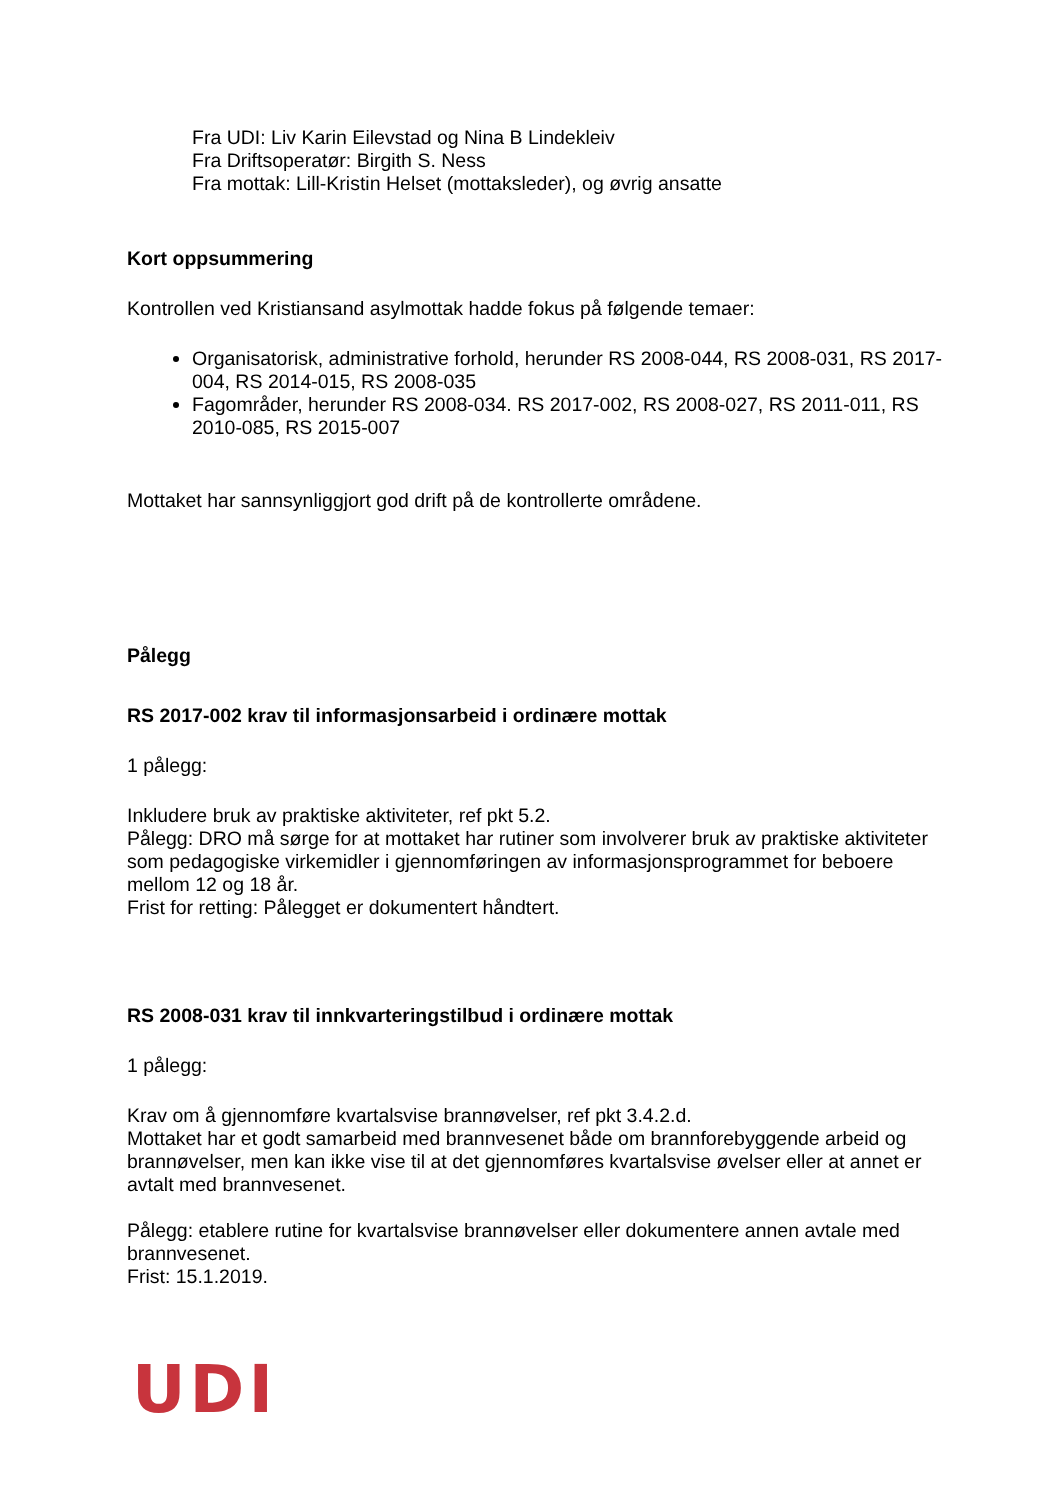Fra UDI: Liv Karin Eilevstad og Nina B Lindekleiv
Fra Driftsoperatør: Birgith S. Ness
Fra mottak: Lill-Kristin Helset (mottaksleder), og øvrig ansatte
Kort oppsummering
Kontrollen ved Kristiansand asylmottak hadde fokus på følgende temaer:
Organisatorisk, administrative forhold, herunder RS 2008-044, RS 2008-031, RS 2017-004, RS 2014-015, RS 2008-035
Fagområder, herunder RS 2008-034. RS 2017-002, RS 2008-027, RS 2011-011, RS 2010-085, RS 2015-007
Mottaket har sannsynliggjort god drift på de kontrollerte områdene.
Pålegg
RS 2017-002 krav til informasjonsarbeid i ordinære mottak
1 pålegg:
Inkludere bruk av praktiske aktiviteter, ref pkt 5.2.
Pålegg: DRO må sørge for at mottaket har rutiner som involverer bruk av praktiske aktiviteter som pedagogiske virkemidler i gjennomføringen av informasjonsprogrammet for beboere mellom 12 og 18 år.
Frist for retting: Pålegget er dokumentert håndtert.
RS 2008-031 krav til innkvarteringstilbud i ordinære mottak
1 pålegg:
Krav om å gjennomføre kvartalsvise brannøvelser, ref pkt 3.4.2.d.
Mottaket har et godt samarbeid med brannvesenet både om brannforebyggende arbeid og brannøvelser, men kan ikke vise til at det gjennomføres kvartalsvise øvelser eller at annet er avtalt med brannvesenet.
Pålegg: etablere rutine for kvartalsvise brannøvelser eller dokumentere annen avtale med brannvesenet.
Frist: 15.1.2019.
UDI